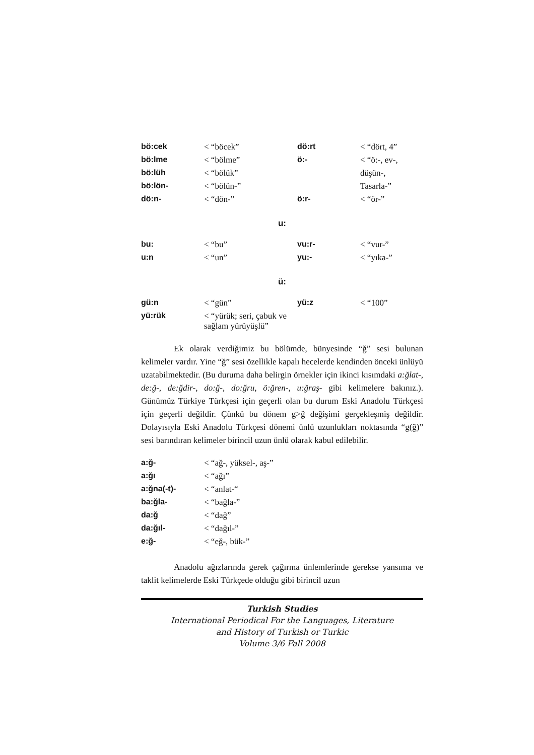| bö:cek | < “böcek” | dö:rt | < “dört, 4” |
| bö:lme | < “bölme” | ö:- | < “ö:-, ev-, |
| bö:lüh | < “bölük” | | düşün-, |
| bö:lön- | < “bölün-” | | Tasarla-” |
| dö:n- | < “dön-” | ö:r- | < “ör-” |
u:
| bu: | < “bu” | vu:r- | < “vur-” |
| u:n | < “un” | yu:- | < “yıka-” |
ü:
| gü:n | < “gün” | yü:z | < “100” |
| yü:rük | < “yürük; seri, çabuk ve sağlam yürüyüşlü” | | |
Ek olarak verdiğimiz bu bölümde, bünyesinde “ğ” sesi bulunan kelimeler vardır. Yine “ğ” sesi özellikle kapalı hecelerde kendinden önceki ünlüyü uzatabilmektedir. (Bu duruma daha belirgin örnekler için ikinci kısımdaki a:ğlat-, de:ğ-, de:ğdir-, do:ğ-, do:ğru, ö:ğren-, u:ğraş- gibi kelimelere bakınız.). Günümüz Türkiye Türkçesi için geçerli olan bu durum Eski Anadolu Türkçesi için geçerli değildir. Çünkü bu dönem g>ğ değişimi gerçekleşmiş değildir. Dolayısıyla Eski Anadolu Türkçesi dönemi ünlü uzunlukları noktasında “g(ğ)” sesi barındıran kelimeler birincil uzun ünlü olarak kabul edilebilir.
| a:ğ- | < “ağ-, yüksel-, aş-” |
| a:ğı | < “ağı” |
| a:ğna(-t)- | < “anlat-“ |
| ba:ğla- | < “bağla-” |
| da:ğ | < “dağ” |
| da:ğıl- | < “dağıl-” |
| e:ğ- | < “eğ-, bük-” |
Anadolu ağızlarında gerek çağırma ünlemlerinde gerekse yansıma ve taklit kelimelerde Eski Türkçede olduğu gibi birincil uzun
Turkish Studies
International Periodical For the Languages, Literature
and History of Turkish or Turkic
Volume 3/6 Fall 2008